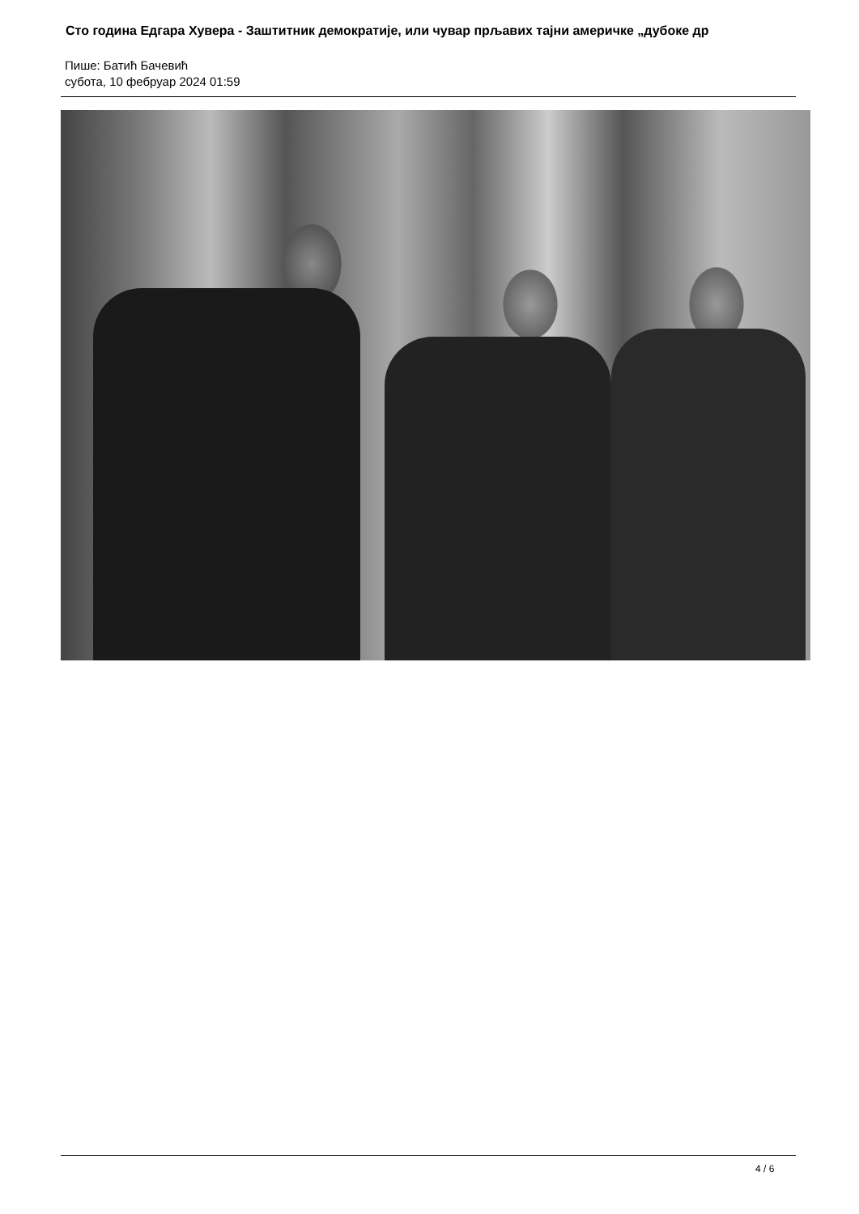Сто година Едгара Хувера - Заштитник демократије, или чувар прљавих тајни америчке „дубоке др
Пише: Батић Бачевић
субота, 10 фебруар 2024 01:59
4 / 6